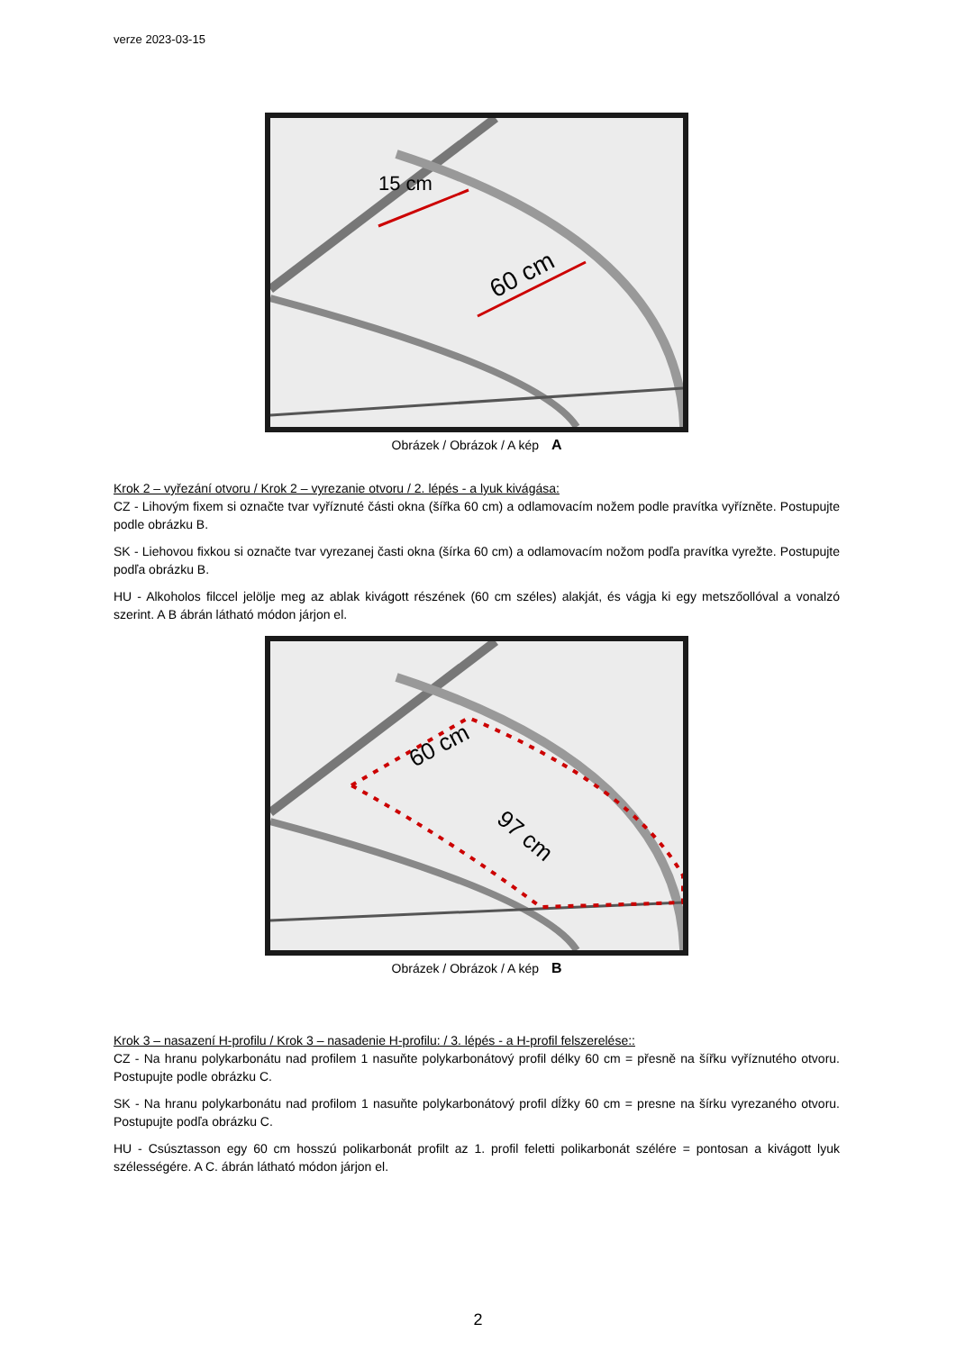verze 2023-03-15
15 cm
60 cm
Obrázek / Obrázok / A kép A
Krok 2 – vyřezání otvoru / Krok 2 – vyrezanie otvoru / 2. lépés - a lyuk kivágása:
CZ - Lihovým fixem si označte tvar vyříznuté části okna (šířka 60 cm) a odlamovacím nožem podle pravítka vyřízněte. Postupujte podle obrázku B.
SK - Liehovou fixkou si označte tvar vyrezanej časti okna (šírka 60 cm) a odlamovacím nožom podľa pravítka vyrežte. Postupujte podľa obrázku B.
HU - Alkoholos filccel jelölje meg az ablak kivágott részének (60 cm széles) alakját, és vágja ki egy metszőollóval a vonalzó szerint. A B ábrán látható módon járjon el.
60 cm
97 cm
Obrázek / Obrázok / A kép B
Krok 3 – nasazení H-profilu / Krok 3 – nasadenie H-profilu: / 3. lépés - a H-profil felszerelése::
CZ - Na hranu polykarbonátu nad profilem 1 nasuňte polykarbonátový profil délky 60 cm = přesně na šířku vyříznutého otvoru. Postupujte podle obrázku C.
SK - Na hranu polykarbonátu nad profilom 1 nasuňte polykarbonátový profil dĺžky 60 cm = presne na šírku vyrezaného otvoru. Postupujte podľa obrázku C.
HU - Csúsztasson egy 60 cm hosszú polikarbonát profilt az 1. profil feletti polikarbonát szélére = pontosan a kivágott lyuk szélességére. A C. ábrán látható módon járjon el.
2